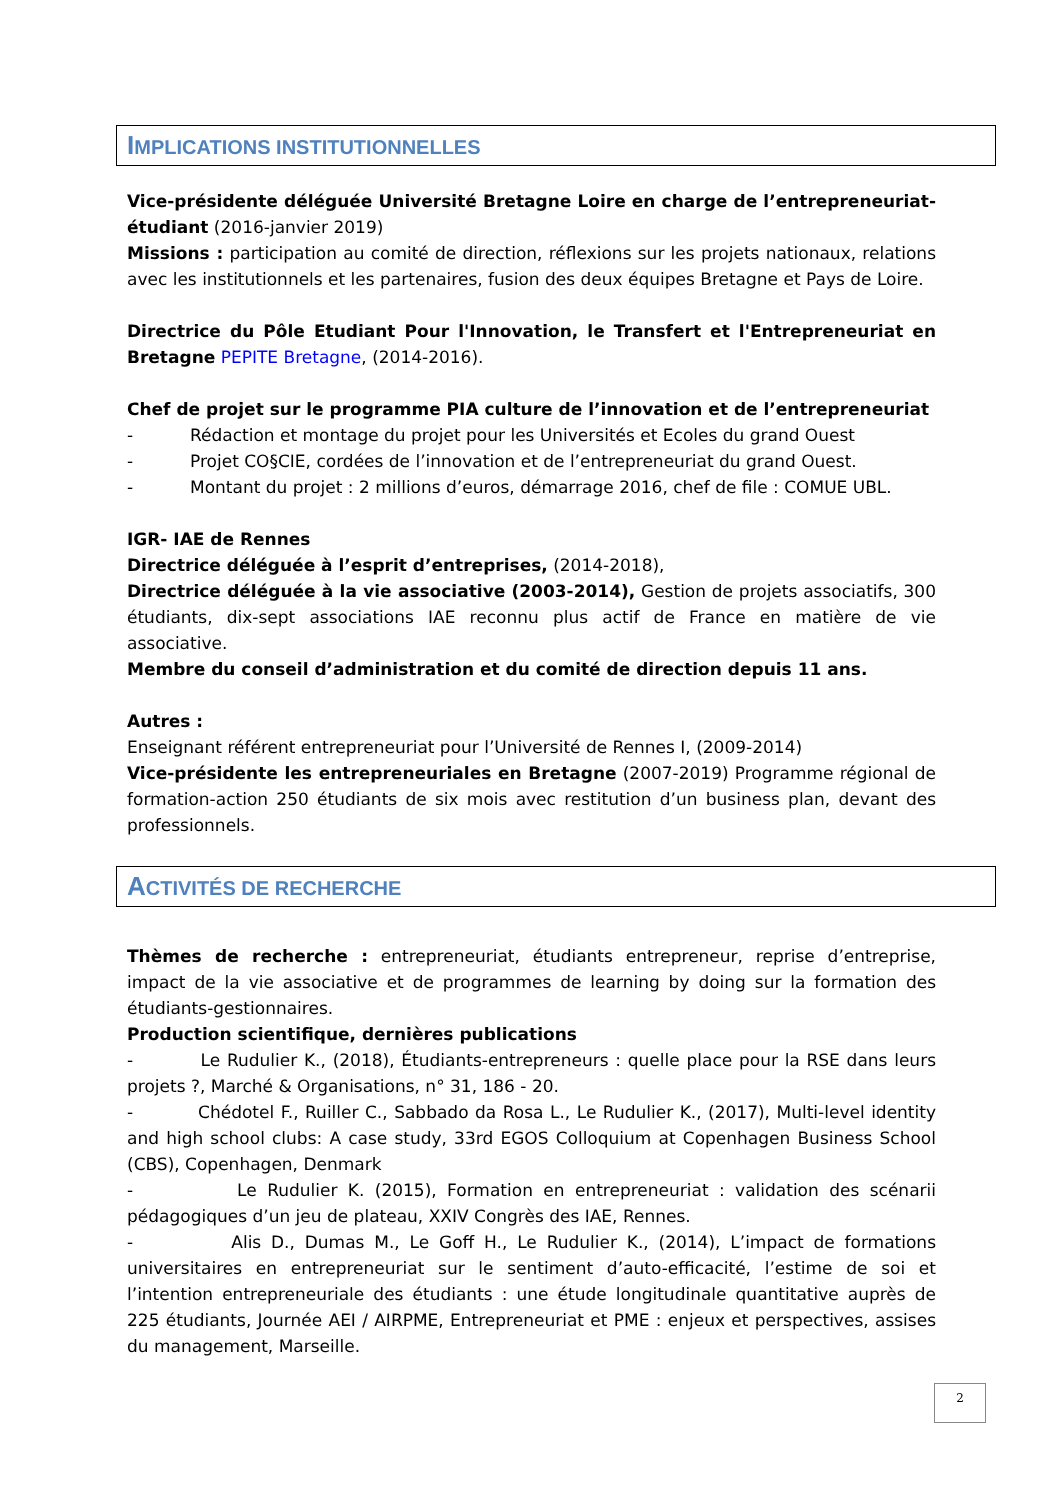IMPLICATIONS INSTITUTIONNELLES
Vice-présidente déléguée Université Bretagne Loire en charge de l’entrepreneuriat-étudiant (2016-janvier 2019)
Missions : participation au comité de direction, réflexions sur les projets nationaux, relations avec les institutionnels et les partenaires, fusion des deux équipes Bretagne et Pays de Loire.
Directrice du Pôle Etudiant Pour l'Innovation, le Transfert et l'Entrepreneuriat en Bretagne PEPITE Bretagne, (2014-2016).
Chef de projet sur le programme PIA culture de l’innovation et de l’entrepreneuriat
- Rédaction et montage du projet pour les Universités et Ecoles du grand Ouest
- Projet CO§CIE, cordées de l’innovation et de l’entrepreneuriat du grand Ouest.
- Montant du projet : 2 millions d’euros, démarrage 2016, chef de file : COMUE UBL.
IGR- IAE de Rennes
Directrice déléguée à l’esprit d’entreprises, (2014-2018),
Directrice déléguée à la vie associative (2003-2014), Gestion de projets associatifs, 300 étudiants, dix-sept associations IAE reconnu plus actif de France en matière de vie associative.
Membre du conseil d’administration et du comité de direction depuis 11 ans.
Autres :
Enseignant référent entrepreneuriat pour l’Université de Rennes I, (2009-2014)
Vice-présidente les entrepreneuriales en Bretagne (2007-2019) Programme régional de formation-action 250 étudiants de six mois avec restitution d’un business plan, devant des professionnels.
ACTIVITÉS DE RECHERCHE
Thèmes de recherche : entrepreneuriat, étudiants entrepreneur, reprise d’entreprise, impact de la vie associative et de programmes de learning by doing sur la formation des étudiants-gestionnaires.
Production scientifique, dernières publications
- Le Rudulier K., (2018), Étudiants-entrepreneurs : quelle place pour la RSE dans leurs projets ?, Marché & Organisations, n° 31, 186 - 20.
- Chédotel F., Ruiller C., Sabbado da Rosa L., Le Rudulier K., (2017), Multi-level identity and high school clubs: A case study, 33rd EGOS Colloquium at Copenhagen Business School (CBS), Copenhagen, Denmark
- Le Rudulier K. (2015), Formation en entrepreneuriat : validation des scénarii pédagogiques d’un jeu de plateau, XXIV Congrès des IAE, Rennes.
- Alis D., Dumas M., Le Goff H., Le Rudulier K., (2014), L’impact de formations universitaires en entrepreneuriat sur le sentiment d’auto-efficacité, l’estime de soi et l’intention entrepreneuriale des étudiants : une étude longitudinale quantitative auprès de 225 étudiants, Journée AEI / AIRPME, Entrepreneuriat et PME : enjeux et perspectives, assises du management, Marseille.
2